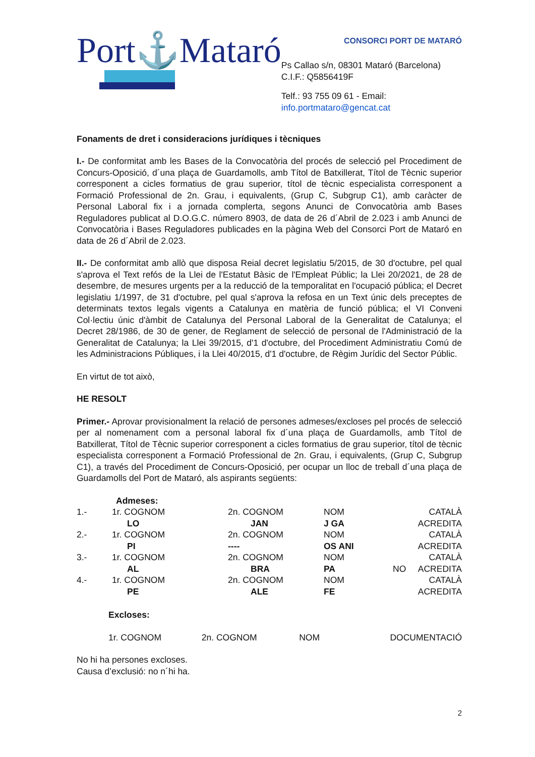Port⚓Mataró
CONSORCI PORT DE MATARÓ
Ps Callao s/n, 08301 Mataró (Barcelona) C.I.F.: Q5856419F
Telf.: 93 755 09 61 - Email: info.portmataro@gencat.cat
Fonaments de dret i consideracions jurídiques i tècniques
I.- De conformitat amb les Bases de la Convocatòria del procés de selecció pel Procediment de Concurs-Oposició, d´una plaça de Guardamolls, amb Títol de Batxillerat, Títol de Tècnic superior corresponent a cicles formatius de grau superior, títol de tècnic especialista corresponent a Formació Professional de 2n. Grau, i equivalents, (Grup C, Subgrup C1), amb caràcter de Personal Laboral fix i a jornada complerta, segons Anunci de Convocatòria amb Bases Reguladores publicat al D.O.G.C. número 8903, de data de 26 d´Abril de 2.023 i amb Anunci de Convocatòria i Bases Reguladores publicades en la pàgina Web del Consorci Port de Mataró en data de 26 d´Abril de 2.023.
II.- De conformitat amb allò que disposa Reial decret legislatiu 5/2015, de 30 d'octubre, pel qual s'aprova el Text refós de la Llei de l'Estatut Bàsic de l'Empleat Públic; la Llei 20/2021, de 28 de desembre, de mesures urgents per a la reducció de la temporalitat en l'ocupació pública; el Decret legislatiu 1/1997, de 31 d'octubre, pel qual s'aprova la refosa en un Text únic dels preceptes de determinats textos legals vigents a Catalunya en matèria de funció pública; el VI Conveni Col·lectiu únic d'àmbit de Catalunya del Personal Laboral de la Generalitat de Catalunya; el Decret 28/1986, de 30 de gener, de Reglament de selecció de personal de l'Administració de la Generalitat de Catalunya; la Llei 39/2015, d'1 d'octubre, del Procediment Administratiu Comú de les Administracions Públiques, i la Llei 40/2015, d'1 d'octubre, de Règim Jurídic del Sector Públic.
En virtut de tot això,
HE RESOLT
Primer.- Aprovar provisionalment la relació de persones admeses/excloses pel procés de selecció per al nomenament com a personal laboral fix d´una plaça de Guardamolls, amb Títol de Batxillerat, Títol de Tècnic superior corresponent a cicles formatius de grau superior, títol de tècnic especialista corresponent a Formació Professional de 2n. Grau, i equivalents, (Grup C, Subgrup C1), a través del Procediment de Concurs-Oposició, per ocupar un lloc de treball d´una plaça de Guardamolls del Port de Mataró, als aspirants següents:
| | Admeses: | | | | |
| 1.- | 1r. COGNOM | 2n. COGNOM | NOM | | CATALÀ |
| | LO | JAN | J GA | | ACREDITA |
| 2.- | 1r. COGNOM | 2n. COGNOM | NOM | | CATALÀ |
| | PI | ---- | OS ANI | | ACREDITA |
| 3.- | 1r. COGNOM | 2n. COGNOM | NOM | | CATALÀ |
| | AL | BRA | PA | NO | ACREDITA |
| 4.- | 1r. COGNOM | 2n. COGNOM | NOM | | CATALÀ |
| | PE | ALE | FE | | ACREDITA |
Excloses:
| 1r. COGNOM | 2n. COGNOM | NOM | DOCUMENTACIÓ |
No hi ha persones excloses.
Causa d’exclusió: no n´hi ha.
2